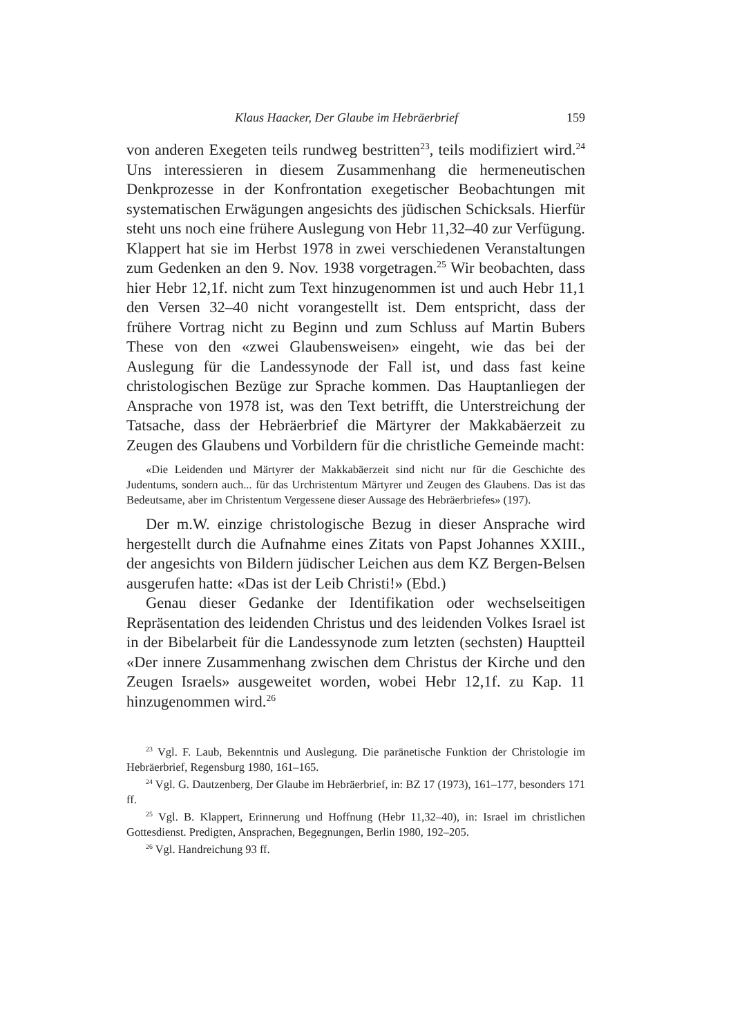Klaus Haacker, Der Glaube im Hebräerbrief 159
von anderen Exegeten teils rundweg bestritten<sup>23</sup>, teils modifiziert wird.<sup>24</sup> Uns interessieren in diesem Zusammenhang die hermeneutischen Denkprozesse in der Konfrontation exegetischer Beobachtungen mit systematischen Erwägungen angesichts des jüdischen Schicksals. Hierfür steht uns noch eine frühere Auslegung von Hebr 11,32–40 zur Verfügung. Klappert hat sie im Herbst 1978 in zwei verschiedenen Veranstaltungen zum Gedenken an den 9. Nov. 1938 vorgetragen.<sup>25</sup> Wir beobachten, dass hier Hebr 12,1f. nicht zum Text hinzugenommen ist und auch Hebr 11,1 den Versen 32–40 nicht vorangestellt ist. Dem entspricht, dass der frühere Vortrag nicht zu Beginn und zum Schluss auf Martin Bubers These von den «zwei Glaubensweisen» eingeht, wie das bei der Auslegung für die Landessynode der Fall ist, und dass fast keine christologischen Bezüge zur Sprache kommen. Das Hauptanliegen der Ansprache von 1978 ist, was den Text betrifft, die Unterstreichung der Tatsache, dass der Hebräerbrief die Märtyrer der Makkabäerzeit zu Zeugen des Glaubens und Vorbildern für die christliche Gemeinde macht:
«Die Leidenden und Märtyrer der Makkabäerzeit sind nicht nur für die Geschichte des Judentums, sondern auch... für das Urchristentum Märtyrer und Zeugen des Glaubens. Das ist das Bedeutsame, aber im Christentum Vergessene dieser Aussage des Hebräerbriefes» (197).
Der m.W. einzige christologische Bezug in dieser Ansprache wird hergestellt durch die Aufnahme eines Zitats von Papst Johannes XXIII., der angesichts von Bildern jüdischer Leichen aus dem KZ Bergen-Belsen ausgerufen hatte: «Das ist der Leib Christi!» (Ebd.)
Genau dieser Gedanke der Identifikation oder wechselseitigen Repräsentation des leidenden Christus und des leidenden Volkes Israel ist in der Bibelarbeit für die Landessynode zum letzten (sechsten) Hauptteil «Der innere Zusammenhang zwischen dem Christus der Kirche und den Zeugen Israels» ausgeweitet worden, wobei Hebr 12,1f. zu Kap. 11 hinzugenommen wird.<sup>26</sup>
<sup>23</sup> Vgl. F. Laub, Bekenntnis und Auslegung. Die paränetische Funktion der Christologie im Hebräerbrief, Regensburg 1980, 161–165.
<sup>24</sup> Vgl. G. Dautzenberg, Der Glaube im Hebräerbrief, in: BZ 17 (1973), 161–177, besonders 171 ff.
<sup>25</sup> Vgl. B. Klappert, Erinnerung und Hoffnung (Hebr 11,32–40), in: Israel im christlichen Gottesdienst. Predigten, Ansprachen, Begegnungen, Berlin 1980, 192–205.
<sup>26</sup> Vgl. Handreichung 93 ff.